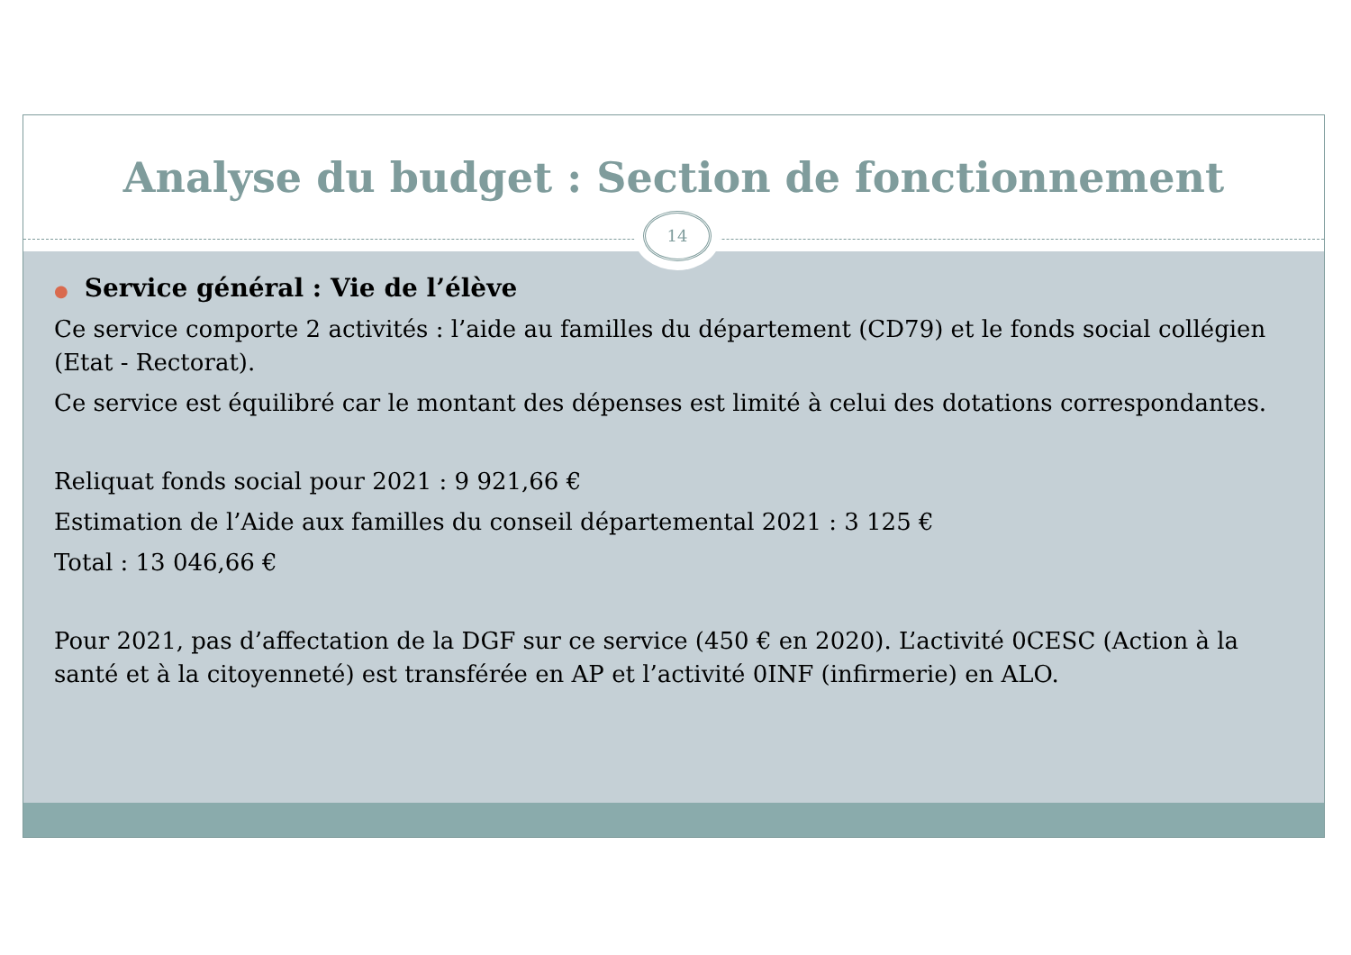Analyse du budget : Section de fonctionnement
14
● Service général : Vie de l’élève
Ce service comporte 2 activités : l’aide au familles du département (CD79) et le fonds social collégien (Etat - Rectorat).
Ce service est équilibré car le montant des dépenses est limité à celui des dotations correspondantes.
Reliquat fonds social pour 2021 : 9 921,66 €
Estimation de l’Aide aux familles du conseil départemental 2021 : 3 125 €
Total : 13 046,66 €
Pour 2021, pas d’affectation de la DGF sur ce service (450 € en 2020). L’activité 0CESC (Action à la santé et à la citoyenneté) est transférée en AP et l’activité 0INF (infirmerie) en ALO.